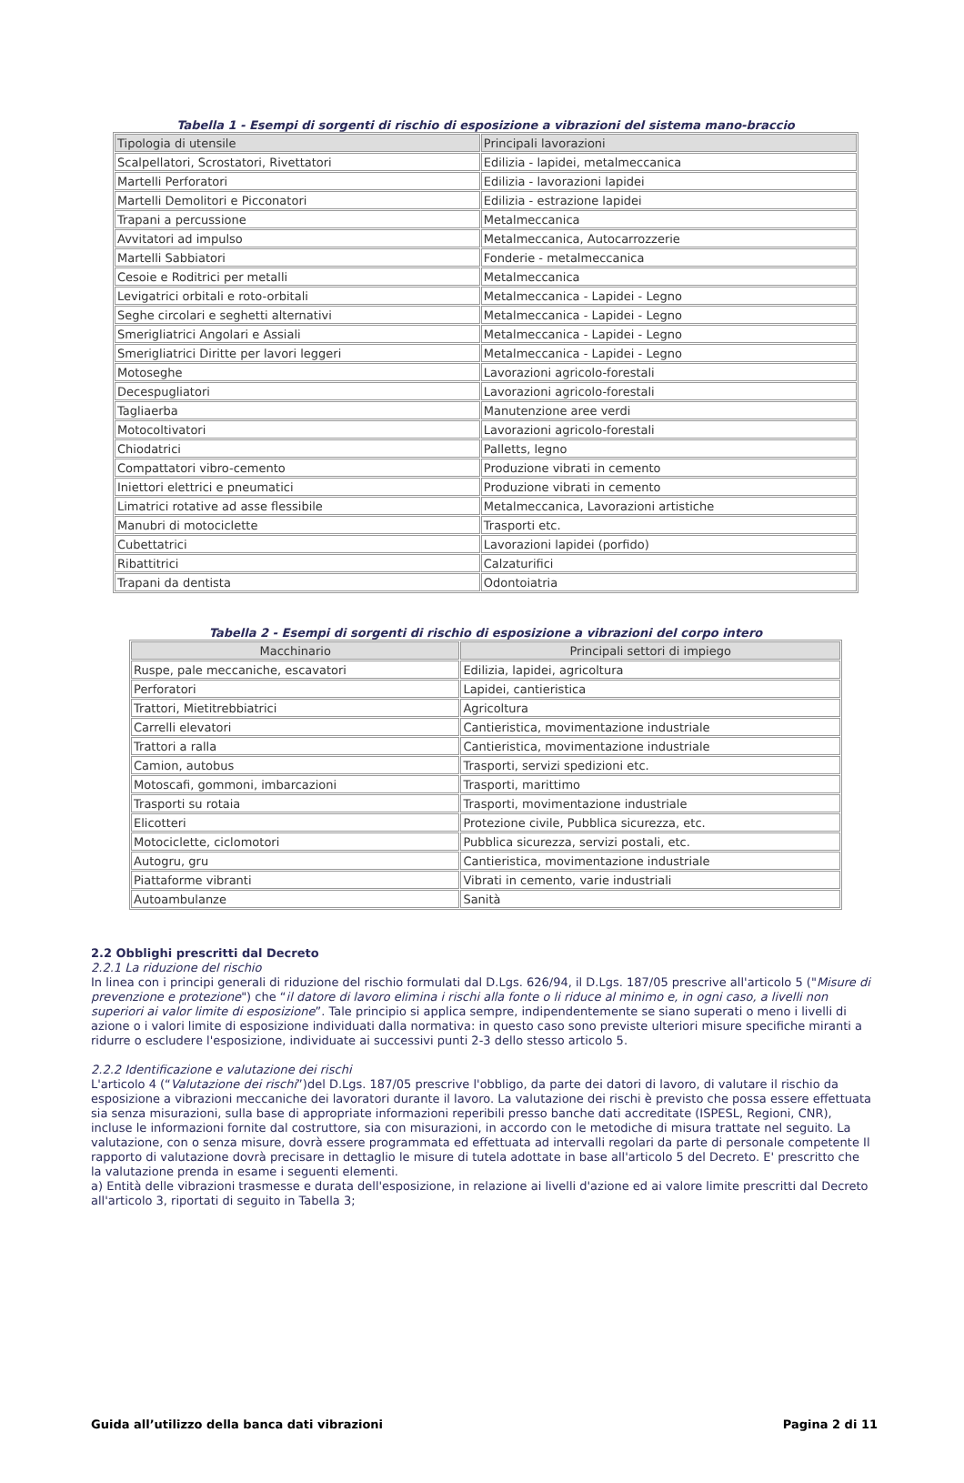Tabella 1 - Esempi di sorgenti di rischio di esposizione a vibrazioni del sistema mano-braccio
| Tipologia di utensile | Principali lavorazioni |
| --- | --- |
| Scalpellatori, Scrostatori, Rivettatori | Edilizia - lapidei, metalmeccanica |
| Martelli Perforatori | Edilizia - lavorazioni lapidei |
| Martelli Demolitori e Picconatori | Edilizia - estrazione lapidei |
| Trapani a percussione | Metalmeccanica |
| Avvitatori ad impulso | Metalmeccanica, Autocarrozzerie |
| Martelli Sabbiatori | Fonderie - metalmeccanica |
| Cesoie e Roditrici per metalli | Metalmeccanica |
| Levigatrici orbitali e roto-orbitali | Metalmeccanica - Lapidei - Legno |
| Seghe circolari e seghetti alternativi | Metalmeccanica - Lapidei - Legno |
| Smerigliatrici Angolari e Assiali | Metalmeccanica - Lapidei - Legno |
| Smerigliatrici Diritte per lavori leggeri | Metalmeccanica - Lapidei - Legno |
| Motoseghe | Lavorazioni agricolo-forestali |
| Decespugliatori | Lavorazioni agricolo-forestali |
| Tagliaerba | Manutenzione aree verdi |
| Motocoltivatori | Lavorazioni agricolo-forestali |
| Chiodatrici | Palletts, legno |
| Compattatori vibro-cemento | Produzione vibrati in cemento |
| Iniettori elettrici e pneumatici | Produzione vibrati in cemento |
| Limatrici rotative ad asse flessibile | Metalmeccanica, Lavorazioni artistiche |
| Manubri di motociclette | Trasporti etc. |
| Cubettatrici | Lavorazioni lapidei (porfido) |
| Ribattitrici | Calzaturifici |
| Trapani da dentista | Odontoiatria |
Tabella 2 - Esempi di sorgenti di rischio di esposizione a vibrazioni del corpo intero
| Macchinario | Principali settori di impiego |
| --- | --- |
| Ruspe, pale meccaniche, escavatori | Edilizia, lapidei, agricoltura |
| Perforatori | Lapidei, cantieristica |
| Trattori, Mietitrebbiatrici | Agricoltura |
| Carrelli elevatori | Cantieristica, movimentazione industriale |
| Trattori a ralla | Cantieristica, movimentazione industriale |
| Camion, autobus | Trasporti, servizi spedizioni etc. |
| Motoscafi, gommoni, imbarcazioni | Trasporti, marittimo |
| Trasporti su rotaia | Trasporti, movimentazione industriale |
| Elicotteri | Protezione civile, Pubblica sicurezza, etc. |
| Motociclette, ciclomotori | Pubblica sicurezza, servizi postali, etc. |
| Autogru, gru | Cantieristica, movimentazione industriale |
| Piattaforme vibranti | Vibrati in cemento, varie industriali |
| Autoambulanze | Sanità |
2.2 Obblighi prescritti dal Decreto
2.2.1 La riduzione del rischio
In linea con i principi generali di riduzione del rischio formulati dal D.Lgs. 626/94, il D.Lgs. 187/05 prescrive all'articolo 5 ("Misure di prevenzione e protezione") che “il datore di lavoro elimina i rischi alla fonte o li riduce al minimo e, in ogni caso, a livelli non superiori ai valor limite di esposizione”. Tale principio si applica sempre, indipendentemente se siano superati o meno i livelli di azione o i valori limite di esposizione individuati dalla normativa: in questo caso sono previste ulteriori misure specifiche miranti a ridurre o escludere l'esposizione, individuate ai successivi punti 2-3 dello stesso articolo 5.
2.2.2 Identificazione e valutazione dei rischi
L'articolo 4 (“Valutazione dei rischi”)del D.Lgs. 187/05 prescrive l'obbligo, da parte dei datori di lavoro, di valutare il rischio da esposizione a vibrazioni meccaniche dei lavoratori durante il lavoro. La valutazione dei rischi è previsto che possa essere effettuata sia senza misurazioni, sulla base di appropriate informazioni reperibili presso banche dati accreditate (ISPESL, Regioni, CNR), incluse le informazioni fornite dal costruttore, sia con misurazioni, in accordo con le metodiche di misura trattate nel seguito. La valutazione, con o senza misure, dovrà essere programmata ed effettuata ad intervalli regolari da parte di personale competente Il rapporto di valutazione dovrà precisare in dettaglio le misure di tutela adottate in base all'articolo 5 del Decreto. E' prescritto che la valutazione prenda in esame i seguenti elementi.
a) Entità delle vibrazioni trasmesse e durata dell'esposizione, in relazione ai livelli d'azione ed ai valore limite prescritti dal Decreto all'articolo 3, riportati di seguito in Tabella 3;
Guida all’utilizzo della banca dati vibrazioni Pagina 2 di 11